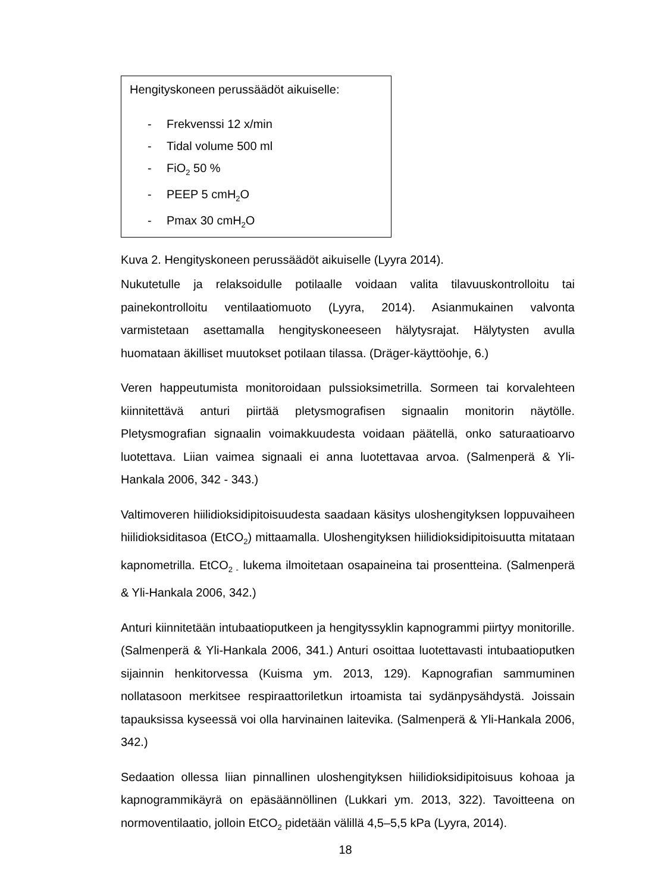Hengityskoneen perussäädöt aikuiselle:
- Frekvenssi 12 x/min
- Tidal volume 500 ml
- FiO<sub>2</sub> 50 %
- PEEP 5 cmH<sub>2</sub>O
- Pmax 30 cmH<sub>2</sub>O
Kuva 2. Hengityskoneen perussäädöt aikuiselle (Lyyra 2014).
Nukutetulle ja relaksoidulle potilaalle voidaan valita tilavuuskontrolloitu tai painekontrolloitu ventilaatiomuoto (Lyyra, 2014). Asianmukainen valvonta varmistetaan asettamalla hengityskoneeseen hälytysrajat. Hälytysten avulla huomataan äkilliset muutokset potilaan tilassa. (Dräger-käyttöohje, 6.)
Veren happeutumista monitoroidaan pulssioksimetrilla. Sormeen tai korvalehteen kiinnitettävä anturi piirtää pletysmografisen signaalin monitorin näytölle. Pletysmografian signaalin voimakkuudesta voidaan päätellä, onko saturaatioarvo luotettava. Liian vaimea signaali ei anna luotettavaa arvoa. (Salmenperä & Yli-Hankala 2006, 342 - 343.)
Valtimoveren hiilidioksidipitoisuudesta saadaan käsitys uloshengityksen loppuvaiheen hiilidioksiditasoa (EtCO<sub>2</sub>) mittaamalla. Uloshengityksen hiilidioksidipitoisuutta mitataan kapnometrilla. EtCO<sub>2 -</sub> lukema ilmoitetaan osapaineina tai prosentteina. (Salmenperä & Yli-Hankala 2006, 342.)
Anturi kiinnitetään intubaatioputkeen ja hengityssyklin kapnogrammi piirtyy monitorille. (Salmenperä & Yli-Hankala 2006, 341.) Anturi osoittaa luotettavasti intubaatioputken sijainnin henkitorvessa (Kuisma ym. 2013, 129). Kapnografian sammuminen nollatasoon merkitsee respiraattoriletkun irtoamista tai sydänpysähdystä. Joissain tapauksissa kyseessä voi olla harvinainen laitevika. (Salmenperä & Yli-Hankala 2006, 342.)
Sedaation ollessa liian pinnallinen uloshengityksen hiilidioksidipitoisuus kohoaa ja kapnogrammikäyrä on epäsäännöllinen (Lukkari ym. 2013, 322). Tavoitteena on normoventilaatio, jolloin EtCO<sub>2</sub> pidetään välillä 4,5–5,5 kPa (Lyyra, 2014).
18